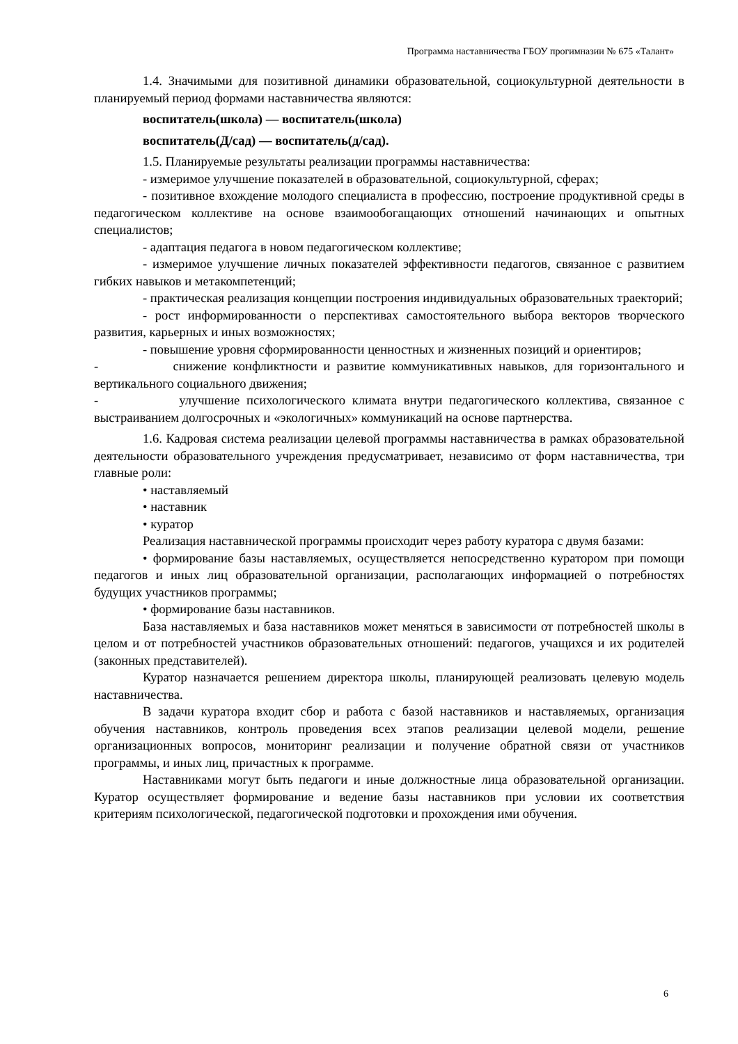Программа наставничества ГБОУ прогимназии № 675 «Талант»
1.4. Значимыми для позитивной динамики образовательной, социокультурной деятельности в планируемый период формами наставничества являются:
воспитатель(школа) — воспитатель(школа)
воспитатель(Д/сад) — воспитатель(д/сад).
1.5. Планируемые результаты реализации программы наставничества:
- измеримое улучшение показателей в образовательной, социокультурной, сферах;
- позитивное вхождение молодого специалиста в профессию, построение продуктивной среды в педагогическом коллективе на основе взаимообогащающих отношений начинающих и опытных специалистов;
- адаптация педагога в новом педагогическом коллективе;
- измеримое улучшение личных показателей эффективности педагогов, связанное с развитием гибких навыков и метакомпетенций;
- практическая реализация концепции построения индивидуальных образовательных траекторий;
- рост информированности о перспективах самостоятельного выбора векторов творческого развития, карьерных и иных возможностях;
- повышение уровня сформированности ценностных и жизненных позиций и ориентиров;
- снижение конфликтности и развитие коммуникативных навыков, для горизонтального и вертикального социального движения;
- улучшение психологического климата внутри педагогического коллектива, связанное с выстраиванием долгосрочных и «экологичных» коммуникаций на основе партнерства.
1.6. Кадровая система реализации целевой программы наставничества в рамках образовательной деятельности образовательного учреждения предусматривает, независимо от форм наставничества, три главные роли:
• наставляемый
• наставник
• куратор
Реализация наставнической программы происходит через работу куратора с двумя базами:
• формирование базы наставляемых, осуществляется непосредственно куратором при помощи педагогов и иных лиц образовательной организации, располагающих информацией о потребностях будущих участников программы;
• формирование базы наставников.
База наставляемых и база наставников может меняться в зависимости от потребностей школы в целом и от потребностей участников образовательных отношений: педагогов, учащихся и их родителей (законных представителей).
Куратор назначается решением директора школы, планирующей реализовать целевую модель наставничества.
В задачи куратора входит сбор и работа с базой наставников и наставляемых, организация обучения наставников, контроль проведения всех этапов реализации целевой модели, решение организационных вопросов, мониторинг реализации и получение обратной связи от участников программы, и иных лиц, причастных к программе.
Наставниками могут быть педагоги и иные должностные лица образовательной организации. Куратор осуществляет формирование и ведение базы наставников при условии их соответствия критериям психологической, педагогической подготовки и прохождения ими обучения.
6